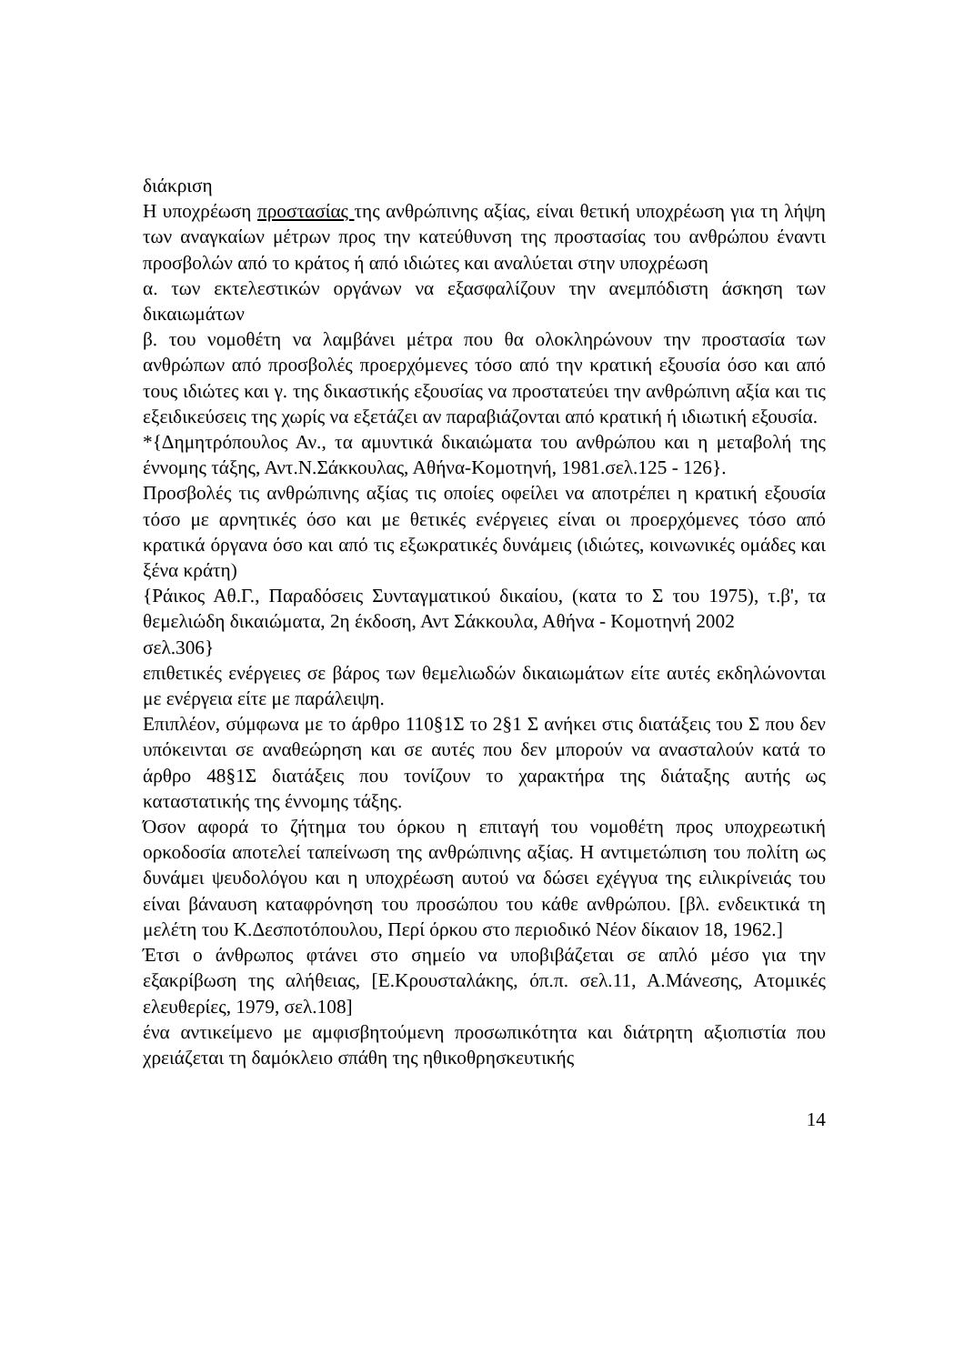διάκριση
Η υποχρέωση προστασίας της ανθρώπινης αξίας, είναι θετική υποχρέωση για τη λήψη των αναγκαίων μέτρων προς την κατεύθυνση της προστασίας του ανθρώπου έναντι προσβολών από το κράτος ή από ιδιώτες και αναλύεται στην υποχρέωση
α. των εκτελεστικών οργάνων να εξασφαλίζουν την ανεμπόδιστη άσκηση των δικαιωμάτων
β. του νομοθέτη να λαμβάνει μέτρα που θα ολοκληρώνουν την προστασία των ανθρώπων από προσβολές προερχόμενες τόσο από την κρατική εξουσία όσο και από τους ιδιώτες και γ. της δικαστικής εξουσίας να προστατεύει την ανθρώπινη αξία και τις εξειδικεύσεις της χωρίς να εξετάζει αν παραβιάζονται από κρατική ή ιδιωτική εξουσία.
*{Δημητρόπουλος Αν., τα αμυντικά δικαιώματα του ανθρώπου και η μεταβολή της έννομης τάξης, Αντ.Ν.Σάκκουλας, Αθήνα-Κομοτηνή, 1981.σελ.125 - 126}.
Προσβολές τις ανθρώπινης αξίας τις οποίες οφείλει να αποτρέπει η κρατική εξουσία τόσο με αρνητικές όσο και με θετικές ενέργειες είναι οι προερχόμενες τόσο από κρατικά όργανα όσο και από τις εξωκρατικές δυνάμεις (ιδιώτες, κοινωνικές ομάδες και ξένα κράτη)
{Ράικος Αθ.Γ., Παραδόσεις Συνταγματικού δικαίου, (κατα το Σ του 1975), τ.β', τα θεμελιώδη δικαιώματα, 2η έκδοση, Αντ Σάκκουλα, Αθήνα - Κομοτηνή 2002
σελ.306}
επιθετικές ενέργειες σε βάρος των θεμελιωδών δικαιωμάτων είτε αυτές εκδηλώνονται με ενέργεια είτε με παράλειψη.
Επιπλέον, σύμφωνα με το άρθρο 110§1Σ το 2§1 Σ ανήκει στις διατάξεις του Σ που δεν υπόκεινται σε αναθεώρηση και σε αυτές που δεν μπορούν να ανασταλούν κατά το άρθρο 48§1Σ διατάξεις που τονίζουν το χαρακτήρα της διάταξης αυτής ως καταστατικής της έννομης τάξης.
Όσον αφορά το ζήτημα του όρκου η επιταγή του νομοθέτη προς υποχρεωτική ορκοδοσία αποτελεί ταπείνωση της ανθρώπινης αξίας. Η αντιμετώπιση του πολίτη ως δυνάμει ψευδολόγου και η υποχρέωση αυτού να δώσει εχέγγυα της ειλικρίνειάς του είναι βάναυση καταφρόνηση του προσώπου του κάθε ανθρώπου. [βλ. ενδεικτικά τη μελέτη του Κ.Δεσποτόπουλου, Περί όρκου στο περιοδικό Νέον δίκαιον 18, 1962.]
Έτσι ο άνθρωπος φτάνει στο σημείο να υποβιβάζεται σε απλό μέσο για την εξακρίβωση της αλήθειας, [Ε.Κρουσταλάκης, όπ.π. σελ.11, Α.Μάνεσης, Ατομικές ελευθερίες, 1979, σελ.108]
ένα αντικείμενο με αμφισβητούμενη προσωπικότητα και διάτρητη αξιοπιστία που χρειάζεται τη δαμόκλειο σπάθη της ηθικοθρησκευτικής
14